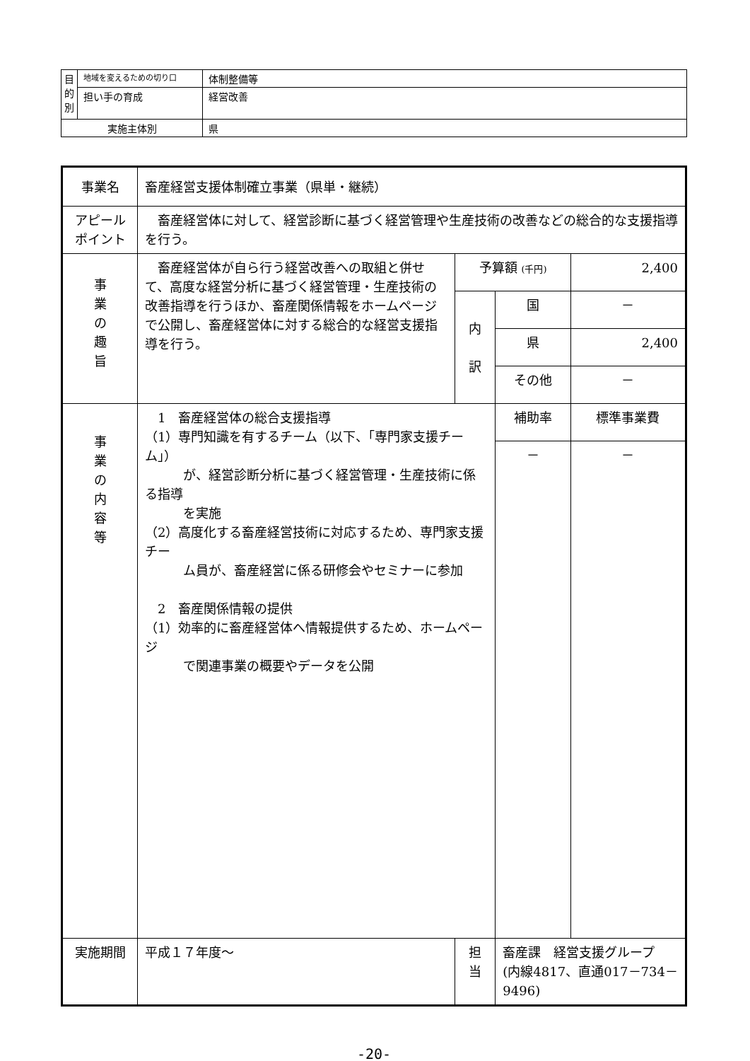| 目 的 別 | 地域を変えるための切り口 | 体制整備等 |
| | 担い手の育成 | 経営改善 |
| 実施主体別 | | 県 |
| 事業名 | 畜産経営支援体制確立事業（県単・継続） | | | |
| アピール ポイント | 畜産経営体に対して、経営診断に基づく経営管理や生産技術の改善などの総合的な支援指導を行う。 | | | |
| 事 業 の 趣 旨 | 畜産経営体が自ら行う経営改善への取組と併せて、高度な経営分析に基づく経営管理・生産技術の改善指導を行うほか、畜産関係情報をホームページで公開し、畜産経営体に対する総合的な経営支援指導を行う。 | 予算額 (千円) | | 2,400 |
| | | 内 訳 | 国 | － |
| | | | 県 | 2,400 |
| | | | その他 | － |
| 事 業 の 内 容 等 | 1 畜産経営体の総合支援指導 （1）専門知識を有するチーム（以下、「専門家支援チーム」） が、経営診断分析に基づく経営管理・生産技術に係る指導 を実施 （2）高度化する畜産経営技術に対応するため、専門家支援チー ム員が、畜産経営に係る研修会やセミナーに参加 2 畜産関係情報の提供 （1）効率的に畜産経営体へ情報提供するため、ホームページ で関連事業の概要やデータを公開 | | 補助率 | 標準事業費 |
| | | | － | － |
| 実施期間 | 平成１７年度～ | 担 当 | 畜産課 経営支援グループ (内線4817、直通017－734－9496) | |
-20-